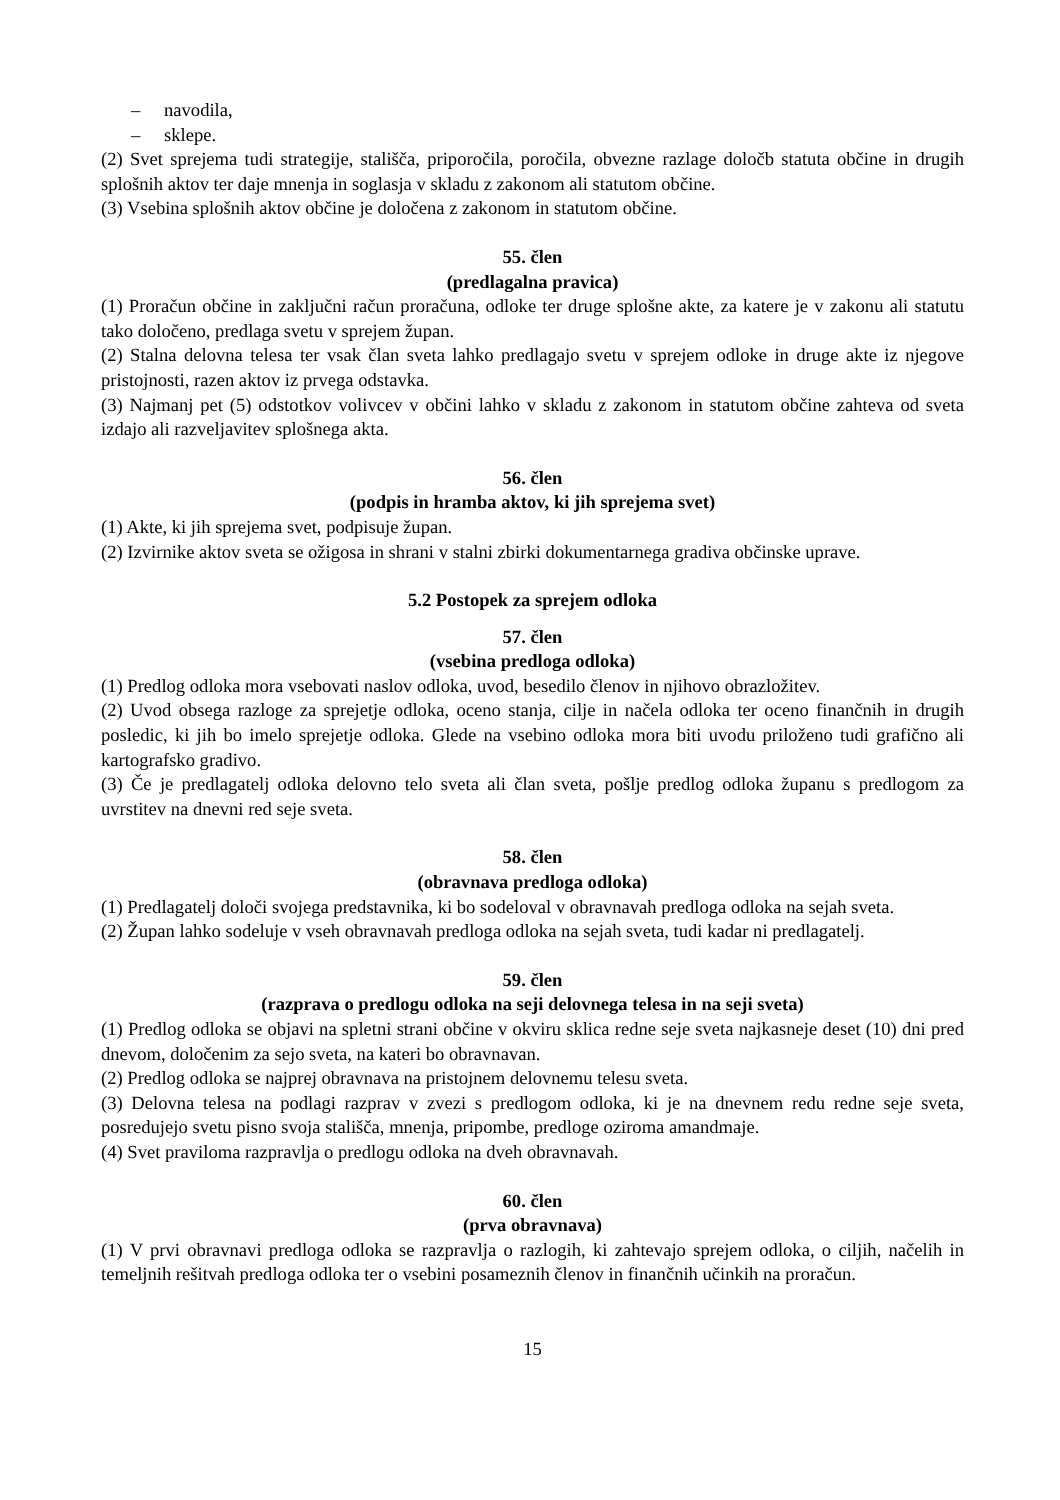– navodila,
– sklepe.
(2) Svet sprejema tudi strategije, stališča, priporočila, poročila, obvezne razlage določb statuta občine in drugih splošnih aktov ter daje mnenja in soglasja v skladu z zakonom ali statutom občine.
(3) Vsebina splošnih aktov občine je določena z zakonom in statutom občine.
55. člen
(predlagalna pravica)
(1) Proračun občine in zaključni račun proračuna, odloke ter druge splošne akte, za katere je v zakonu ali statutu tako določeno, predlaga svetu v sprejem župan.
(2) Stalna delovna telesa ter vsak član sveta lahko predlagajo svetu v sprejem odloke in druge akte iz njegove pristojnosti, razen aktov iz prvega odstavka.
(3) Najmanj pet (5) odstotkov volivcev v občini lahko v skladu z zakonom in statutom občine zahteva od sveta izdajo ali razveljavitev splošnega akta.
56. člen
(podpis in hramba aktov, ki jih sprejema svet)
(1) Akte, ki jih sprejema svet, podpisuje župan.
(2) Izvirnike aktov sveta se ožigosa in shrani v stalni zbirki dokumentarnega gradiva občinske uprave.
5.2 Postopek za sprejem odloka
57. člen
(vsebina predloga odloka)
(1) Predlog odloka mora vsebovati naslov odloka, uvod, besedilo členov in njihovo obrazložitev.
(2) Uvod obsega razloge za sprejetje odloka, oceno stanja, cilje in načela odloka ter oceno finančnih in drugih posledic, ki jih bo imelo sprejetje odloka. Glede na vsebino odloka mora biti uvodu priloženo tudi grafično ali kartografsko gradivo.
(3) Če je predlagatelj odloka delovno telo sveta ali član sveta, pošlje predlog odloka županu s predlogom za uvrstitev na dnevni red seje sveta.
58. člen
(obravnava predloga odloka)
(1) Predlagatelj določi svojega predstavnika, ki bo sodeloval v obravnavah predloga odloka na sejah sveta.
(2) Župan lahko sodeluje v vseh obravnavah predloga odloka na sejah sveta, tudi kadar ni predlagatelj.
59. člen
(razprava o predlogu odloka na seji delovnega telesa in na seji sveta)
(1) Predlog odloka se objavi na spletni strani občine v okviru sklica redne seje sveta najkasneje deset (10) dni pred dnevom, določenim za sejo sveta, na kateri bo obravnavan.
(2) Predlog odloka se najprej obravnava na pristojnem delovnemu telesu sveta.
(3) Delovna telesa na podlagi razprav v zvezi s predlogom odloka, ki je na dnevnem redu redne seje sveta, posredujejo svetu pisno svoja stališča, mnenja, pripombe, predloge oziroma amandmaje.
(4) Svet praviloma razpravlja o predlogu odloka na dveh obravnavah.
60. člen
(prva obravnava)
(1) V prvi obravnavi predloga odloka se razpravlja o razlogih, ki zahtevajo sprejem odloka, o ciljih, načelih in temeljnih rešitvah predloga odloka ter o vsebini posameznih členov in finančnih učinkih na proračun.
15